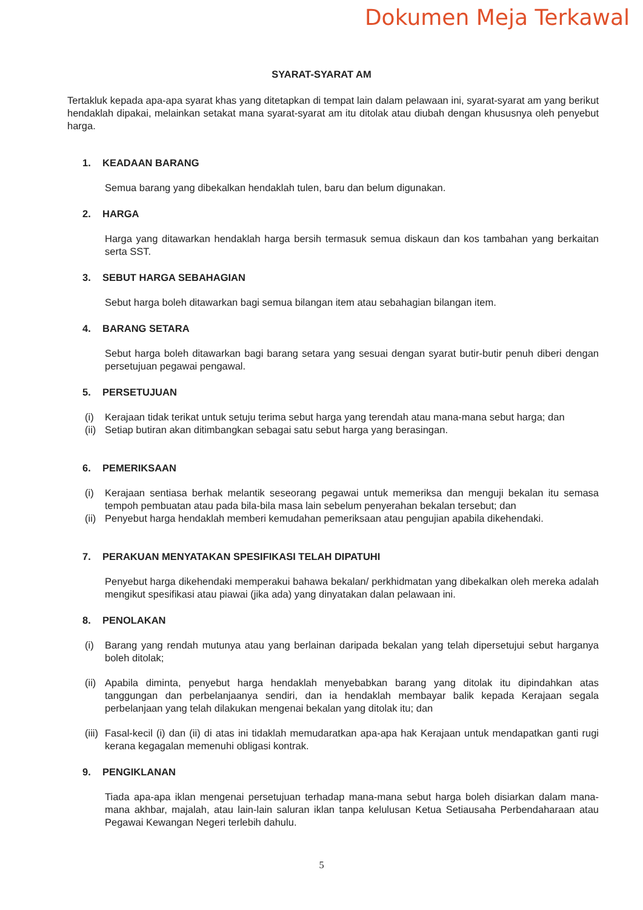Dokumen Meja Terkawal
SYARAT-SYARAT AM
Tertakluk kepada apa-apa syarat khas yang ditetapkan di tempat lain dalam pelawaan ini, syarat-syarat am yang berikut hendaklah dipakai, melainkan setakat mana syarat-syarat am itu ditolak atau diubah dengan khususnya oleh penyebut harga.
1. KEADAAN BARANG
Semua barang yang dibekalkan hendaklah tulen, baru dan belum digunakan.
2. HARGA
Harga yang ditawarkan hendaklah harga bersih termasuk semua diskaun dan kos tambahan yang berkaitan serta SST.
3. SEBUT HARGA SEBAHAGIAN
Sebut harga boleh ditawarkan bagi semua bilangan item atau sebahagian bilangan item.
4. BARANG SETARA
Sebut harga boleh ditawarkan bagi barang setara yang sesuai dengan syarat butir-butir penuh diberi dengan persetujuan pegawai pengawal.
5. PERSETUJUAN
(i) Kerajaan tidak terikat untuk setuju terima sebut harga yang terendah atau mana-mana sebut harga; dan
(ii) Setiap butiran akan ditimbangkan sebagai satu sebut harga yang berasingan.
6. PEMERIKSAAN
(i) Kerajaan sentiasa berhak melantik seseorang pegawai untuk memeriksa dan menguji bekalan itu semasa tempoh pembuatan atau pada bila-bila masa lain sebelum penyerahan bekalan tersebut; dan
(ii) Penyebut harga hendaklah memberi kemudahan pemeriksaan atau pengujian apabila dikehendaki.
7. PERAKUAN MENYATAKAN SPESIFIKASI TELAH DIPATUHI
Penyebut harga dikehendaki memperakui bahawa bekalan/ perkhidmatan yang dibekalkan oleh mereka adalah mengikut spesifikasi atau piawai (jika ada) yang dinyatakan dalan pelawaan ini.
8. PENOLAKAN
(i) Barang yang rendah mutunya atau yang berlainan daripada bekalan yang telah dipersetujui sebut harganya boleh ditolak;
(ii) Apabila diminta, penyebut harga hendaklah menyebabkan barang yang ditolak itu dipindahkan atas tanggungan dan perbelanjaanya sendiri, dan ia hendaklah membayar balik kepada Kerajaan segala perbelanjaan yang telah dilakukan mengenai bekalan yang ditolak itu; dan
(iii) Fasal-kecil (i) dan (ii) di atas ini tidaklah memudaratkan apa-apa hak Kerajaan untuk mendapatkan ganti rugi kerana kegagalan memenuhi obligasi kontrak.
9. PENGIKLANAN
Tiada apa-apa iklan mengenai persetujuan terhadap mana-mana sebut harga boleh disiarkan dalam mana-mana akhbar, majalah, atau lain-lain saluran iklan tanpa kelulusan Ketua Setiausaha Perbendaharaan atau Pegawai Kewangan Negeri terlebih dahulu.
5